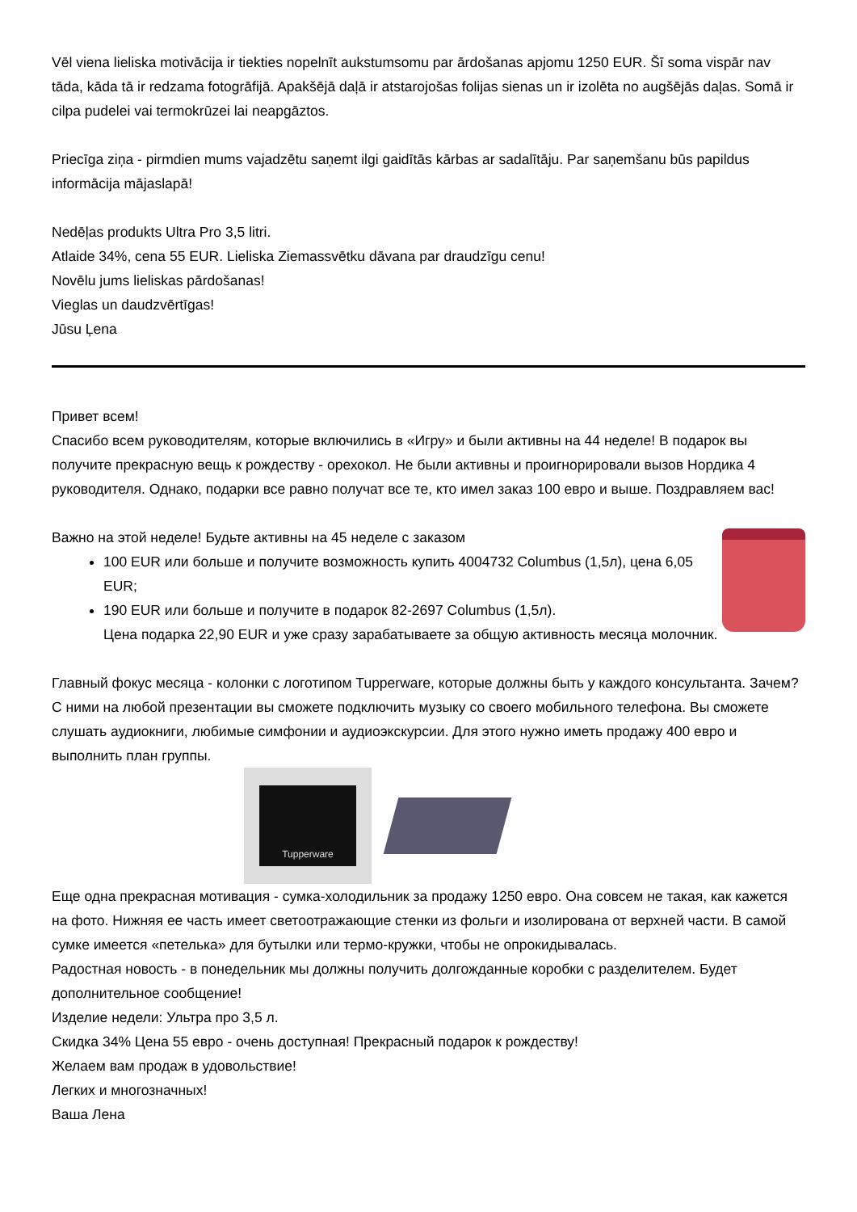Vēl viena lieliska motivācija ir tiekties nopelnīt aukstumsomu par ārdošanas apjomu 1250 EUR. Šī soma vispār nav tāda, kāda tā ir redzama fotogrāfijā. Apakšējā daļā ir atstarojošas folijas sienas un ir izolēta no augšējās daļas. Somā ir cilpa pudelei vai termokrūzei lai neapgāztos.
Priecīga ziņa - pirmdien mums vajadzētu saņemt ilgi gaidītās kārbas ar sadalītāju. Par saņemšanu būs papildus informācija mājaslapā!
Nedēļas produkts Ultra Pro 3,5 litri.
Atlaide 34%, cena 55 EUR. Lieliska Ziemassvētku dāvana par draudzīgu cenu!
Novēlu jums lieliskas pārdošanas!
Vieglas un daudzvērtīgas!
Jūsu Ļena
Привет всем!
Спасибо всем руководителям, которые включились в «Игру» и были активны на 44 неделе! В подарок вы получите прекрасную вещь к рождеству - орехокол. Не были активны и проигнорировали вызов Нордика 4 руководителя. Однако, подарки все равно получат все те, кто имел заказ 100 евро и выше. Поздравляем вас!
Важно на этой неделе! Будьте активны на 45 неделе с заказом
100 EUR или больше и получите возможность купить 4004732 Columbus (1,5л), цена 6,05 EUR;
190 EUR или больше и получите в подарок 82-2697 Columbus (1,5л).
Цена подарка 22,90 EUR и уже сразу зарабатываете за общую активность месяца молочник.
Главный фокус месяца - колонки с логотипом Tupperware, которые должны быть у каждого консультанта. Зачем? С ними на любой презентации вы сможете подключить музыку со своего мобильного телефона. Вы сможете слушать аудиокниги, любимые симфонии и аудиоэкскурсии. Для этого нужно иметь продажу 400 евро и выполнить план группы.
Tupperware
Еще одна прекрасная мотивация - сумка-холодильник за продажу 1250 евро. Она совсем не такая, как кажется на фото. Нижняя ее часть имеет светоотражающие стенки из фольги и изолирована от верхней части. В самой сумке имеется «петелька» для бутылки или термо-кружки, чтобы не опрокидывалась.
Радостная новость - в понедельник мы должны получить долгожданные коробки с разделителем. Будет дополнительное сообщение!
Изделие недели: Ультра про 3,5 л.
Скидка 34% Цена 55 евро - очень доступная! Прекрасный подарок к рождеству!
Желаем вам продаж в удовольствие!
Легких и многозначных!
Ваша Лена